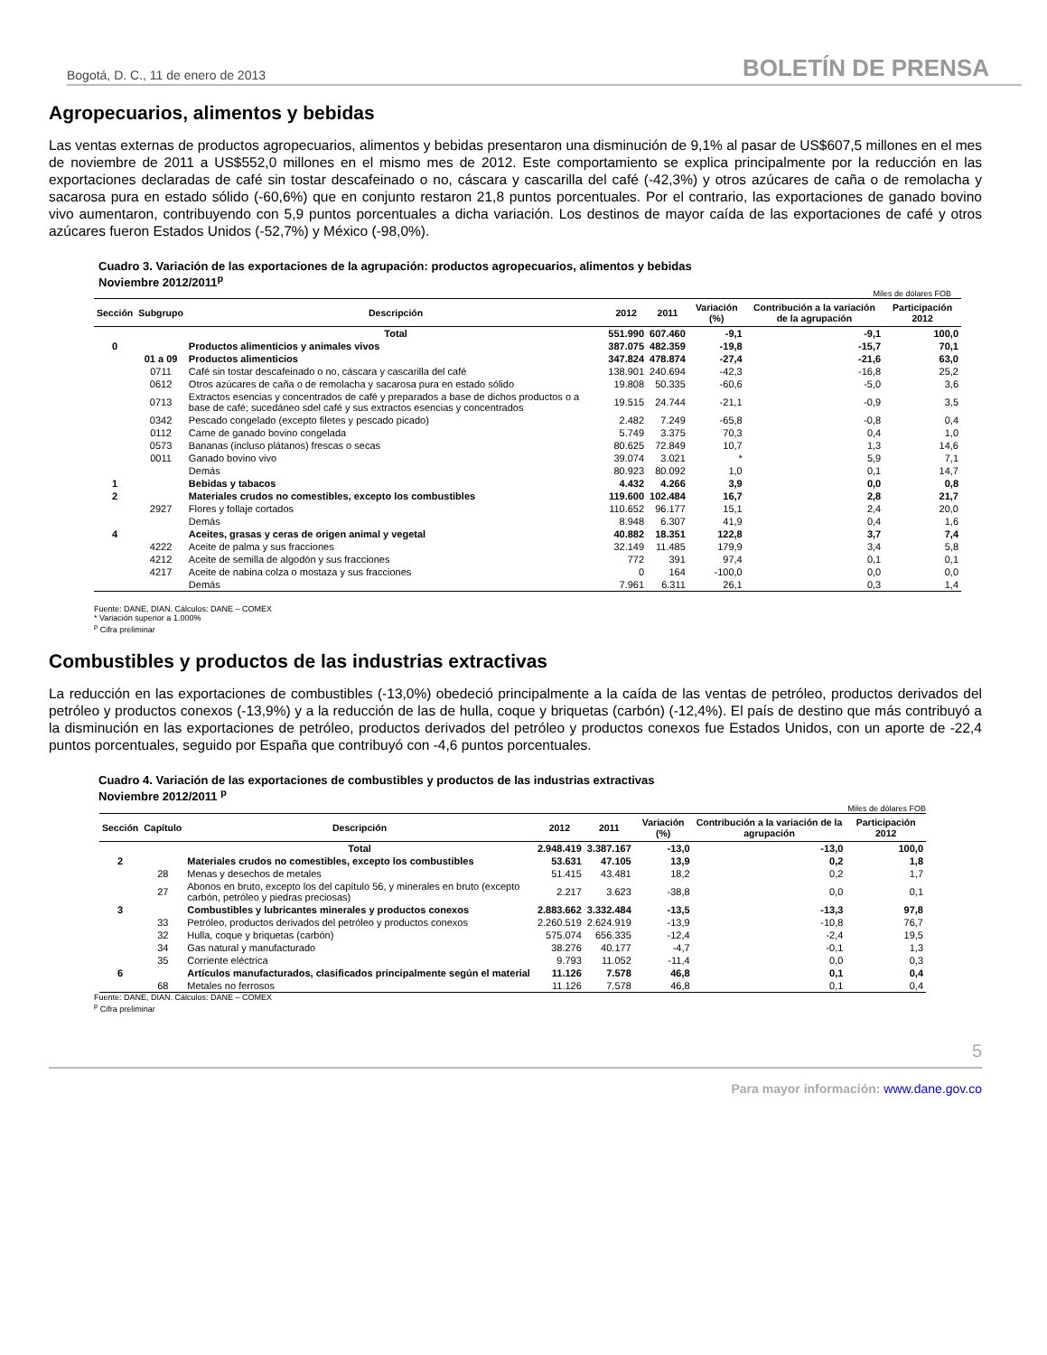Bogotá, D. C., 11 de enero de 2013 BOLETÍN DE PRENSA
Agropecuarios, alimentos y bebidas
Las ventas externas de productos agropecuarios, alimentos y bebidas presentaron una disminución de 9,1% al pasar de US$607,5 millones en el mes de noviembre de 2011 a US$552,0 millones en el mismo mes de 2012. Este comportamiento se explica principalmente por la reducción en las exportaciones declaradas de café sin tostar descafeinado o no, cáscara y cascarilla del café (-42,3%) y otros azúcares de caña o de remolacha y sacarosa pura en estado sólido (-60,6%) que en conjunto restaron 21,8 puntos porcentuales. Por el contrario, las exportaciones de ganado bovino vivo aumentaron, contribuyendo con 5,9 puntos porcentuales a dicha variación. Los destinos de mayor caída de las exportaciones de café y otros azúcares fueron Estados Unidos (-52,7%) y México (-98,0%).
Cuadro 3. Variación de las exportaciones de la agrupación: productos agropecuarios, alimentos y bebidas
Noviembre 2012/2011<sup>p</sup>
Miles de dólares FOB
| Sección | Subgrupo | Descripción | 2012 | 2011 | Variación (%) | Contribución a la variación de la agrupación | Participación 2012 |
| --- | --- | --- | --- | --- | --- | --- | --- |
| | | Total | 551.990 | 607.460 | -9,1 | -9,1 | 100,0 |
| 0 | | Productos alimenticios y animales vivos | 387.075 | 482.359 | -19,8 | -15,7 | 70,1 |
| | 01 a 09 | Productos alimenticios | 347.824 | 478.874 | -27,4 | -21,6 | 63,0 |
| | 0711 | Café sin tostar descafeinado o no, cáscara y cascarilla del café | 138.901 | 240.694 | -42,3 | -16,8 | 25,2 |
| | 0612 | Otros azúcares de caña o de remolacha y sacarosa pura en estado sólido | 19.808 | 50.335 | -60,6 | -5,0 | 3,6 |
| | 0713 | Extractos esencias y concentrados de café y preparados a base de dichos productos o a base de café; sucedáneo sdel café y sus extractos esencias y concentrados | 19.515 | 24.744 | -21,1 | -0,9 | 3,5 |
| | 0342 | Pescado congelado (excepto filetes y pescado picado) | 2.482 | 7.249 | -65,8 | -0,8 | 0,4 |
| | 0112 | Carne de ganado bovino congelada | 5.749 | 3.375 | 70,3 | 0,4 | 1,0 |
| | 0573 | Bananas (incluso plátanos) frescas o secas | 80.625 | 72.849 | 10,7 | 1,3 | 14,6 |
| | 0011 | Ganado bovino vivo | 39.074 | 3.021 | * | 5,9 | 7,1 |
| | | Demás | 80.923 | 80.092 | 1,0 | 0,1 | 14,7 |
| 1 | | Bebidas y tabacos | 4.432 | 4.266 | 3,9 | 0,0 | 0,8 |
| 2 | | Materiales crudos no comestibles, excepto los combustibles | 119.600 | 102.484 | 16,7 | 2,8 | 21,7 |
| | 2927 | Flores y follaje cortados | 110.652 | 96.177 | 15,1 | 2,4 | 20,0 |
| | | Demás | 8.948 | 6.307 | 41,9 | 0,4 | 1,6 |
| 4 | | Aceites, grasas y ceras de origen animal y vegetal | 40.882 | 18.351 | 122,8 | 3,7 | 7,4 |
| | 4222 | Aceite de palma y sus fracciones | 32.149 | 11.485 | 179,9 | 3,4 | 5,8 |
| | 4212 | Aceite de semilla de algodón y sus fracciones | 772 | 391 | 97,4 | 0,1 | 0,1 |
| | 4217 | Aceite de nabina colza o mostaza y sus fracciones | 0 | 164 | -100,0 | 0,0 | 0,0 |
| | | Demás | 7.961 | 6.311 | 26,1 | 0,3 | 1,4 |
Fuente: DANE, DIAN. Cálculos: DANE – COMEX
* Variación superior a 1.000%
<sup>p</sup> Cifra preliminar
Combustibles y productos de las industrias extractivas
La reducción en las exportaciones de combustibles (-13,0%) obedeció principalmente a la caída de las ventas de petróleo, productos derivados del petróleo y productos conexos (-13,9%) y a la reducción de las de hulla, coque y briquetas (carbón) (-12,4%). El país de destino que más contribuyó a la disminución en las exportaciones de petróleo, productos derivados del petróleo y productos conexos fue Estados Unidos, con un aporte de -22,4 puntos porcentuales, seguido por España que contribuyó con -4,6 puntos porcentuales.
Cuadro 4. Variación de las exportaciones de combustibles y productos de las industrias extractivas
Noviembre 2012/2011 <sup>p</sup>
Miles de dólares FOB
| Sección | Capítulo | Descripción | 2012 | 2011 | Variación (%) | Contribución a la variación de la agrupación | Participación 2012 |
| --- | --- | --- | --- | --- | --- | --- | --- |
| | | Total | 2.948.419 | 3.387.167 | -13,0 | -13,0 | 100,0 |
| 2 | | Materiales crudos no comestibles, excepto los combustibles | 53.631 | 47.105 | 13,9 | 0,2 | 1,8 |
| | 28 | Menas y desechos de metales | 51.415 | 43.481 | 18,2 | 0,2 | 1,7 |
| | 27 | Abonos en bruto, excepto los del capítulo 56, y minerales en bruto (excepto carbón, petróleo y piedras preciosas) | 2.217 | 3.623 | -38,8 | 0,0 | 0,1 |
| 3 | | Combustibles y lubricantes minerales y productos conexos | 2.883.662 | 3.332.484 | -13,5 | -13,3 | 97,8 |
| | 33 | Petróleo, productos derivados del petróleo y productos conexos | 2.260.519 | 2.624.919 | -13,9 | -10,8 | 76,7 |
| | 32 | Hulla, coque y briquetas (carbón) | 575.074 | 656.335 | -12,4 | -2,4 | 19,5 |
| | 34 | Gas natural y manufacturado | 38.276 | 40.177 | -4,7 | -0,1 | 1,3 |
| | 35 | Corriente eléctrica | 9.793 | 11.052 | -11,4 | 0,0 | 0,3 |
| 6 | | Artículos manufacturados, clasificados principalmente según el material | 11.126 | 7.578 | 46,8 | 0,1 | 0,4 |
| | 68 | Metales no ferrosos | 11.126 | 7.578 | 46,8 | 0,1 | 0,4 |
Fuente: DANE, DIAN. Cálculos: DANE – COMEX
<sup>p</sup> Cifra preliminar
5
Para mayor información: www.dane.gov.co